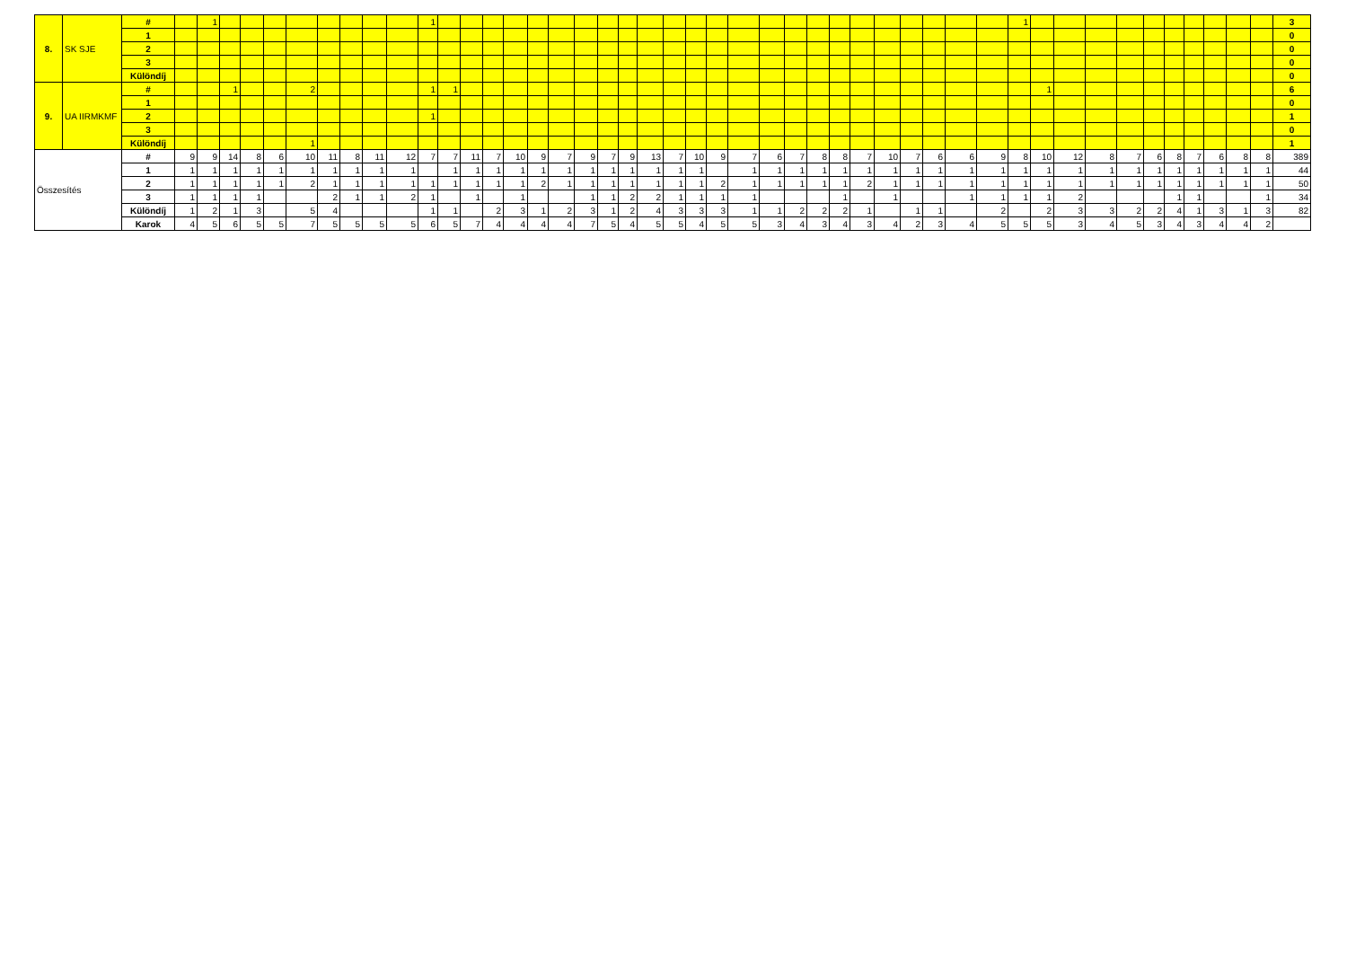| 8. | SK SJE | # | | 1 | | | | | | | | | 1 | | | | | | | | | | | | | | | | | | | | | | | | | 1 | | | | | | | | | | | 3 |
| | | 1 | | | | | | | | | | | | | | | | | | | | | | | | | | | | | | | | | | | | | | | | | | | | | | | 0 |
| | | 2 | | | | | | | | | | | | | | | | | | | | | | | | | | | | | | | | | | | | | | | | | | | | | | | 0 |
| | | 3 | | | | | | | | | | | | | | | | | | | | | | | | | | | | | | | | | | | | | | | | | | | | | | | 0 |
| | | Különdíj | | | | | | | | | | | | | | | | | | | | | | | | | | | | | | | | | | | | | | | | | | | | | | | 0 |
| 9. | UA IIRMKMF | # | | | 1 | | | 2 | | | | | 1 | 1 | | | | | | | | | | | | | | | | | | | | | | | | | 1 | | | | | | | | | | 6 |
| | | 1 | | | | | | | | | | | | | | | | | | | | | | | | | | | | | | | | | | | | | | | | | | | | | | | 0 |
| | | 2 | | | | | | | | | | | 1 | | | | | | | | | | | | | | | | | | | | | | | | | | | | | | | | | | | | 1 |
| | | 3 | | | | | | | | | | | | | | | | | | | | | | | | | | | | | | | | | | | | | | | | | | | | | | | 0 |
| | | Különdíj | | | | | | 1 | | | | | | | | | | | | | | | | | | | | | | | | | | | | | | | | | | | | | | | | | 1 |
| Összesítés | | # | 9 | 9 | 14 | 8 | 6 | 10 | 11 | 8 | 11 | 12 | 7 | 7 | 11 | 7 | 10 | 9 | 7 | 9 | 7 | 9 | 13 | 7 | 10 | 9 | 7 | 6 | 7 | 8 | 8 | 7 | 10 | 7 | 6 | 6 | 9 | 8 | 10 | 12 | 8 | 7 | 6 | 8 | 7 | 6 | 8 | 8 | 389 |
| | | 1 | 1 | 1 | 1 | 1 | 1 | 1 | 1 | 1 | 1 | 1 | | 1 | 1 | 1 | 1 | 1 | 1 | 1 | 1 | 1 | 1 | 1 | 1 | | 1 | 1 | 1 | 1 | 1 | 1 | 1 | 1 | 1 | 1 | 1 | 1 | 1 | 1 | 1 | 1 | 1 | 1 | 1 | 1 | 1 | 1 | 44 |
| | | 2 | 1 | 1 | 1 | 1 | 1 | 2 | 1 | 1 | 1 | 1 | 1 | 1 | 1 | 1 | 1 | 2 | 1 | 1 | 1 | 1 | 1 | 1 | 1 | 2 | 1 | 1 | 1 | 1 | 1 | 2 | 1 | 1 | 1 | 1 | 1 | 1 | 1 | 1 | 1 | 1 | 1 | 1 | 1 | 1 | 1 | 1 | 50 |
| | | 3 | 1 | 1 | 1 | 1 | | | 2 | 1 | 1 | 2 | 1 | | 1 | | 1 | | | 1 | 1 | 2 | 2 | 1 | 1 | 1 | 1 | | | | 1 | | 1 | | | 1 | 1 | 1 | 1 | 2 | | | | 1 | 1 | | | 1 | 34 |
| | | Különdíj | 1 | 2 | 1 | 3 | | 5 | 4 | | | | 1 | 1 | | 2 | 3 | 1 | 2 | 3 | 1 | 2 | 4 | 3 | 3 | 3 | 1 | 1 | 2 | 2 | 2 | 1 | | 1 | 1 | | 2 | | 2 | 3 | 3 | 2 | 2 | 4 | 1 | 3 | 1 | 3 | 82 |
| | | Karok | 4 | 5 | 6 | 5 | 5 | 7 | 5 | 5 | 5 | 5 | 6 | 5 | 7 | 4 | 4 | 4 | 4 | 7 | 5 | 4 | 5 | 5 | 4 | 5 | 5 | 3 | 4 | 3 | 4 | 3 | 4 | 2 | 3 | 4 | 5 | 5 | 5 | 3 | 4 | 5 | 3 | 4 | 3 | 4 | 4 | 2 | |